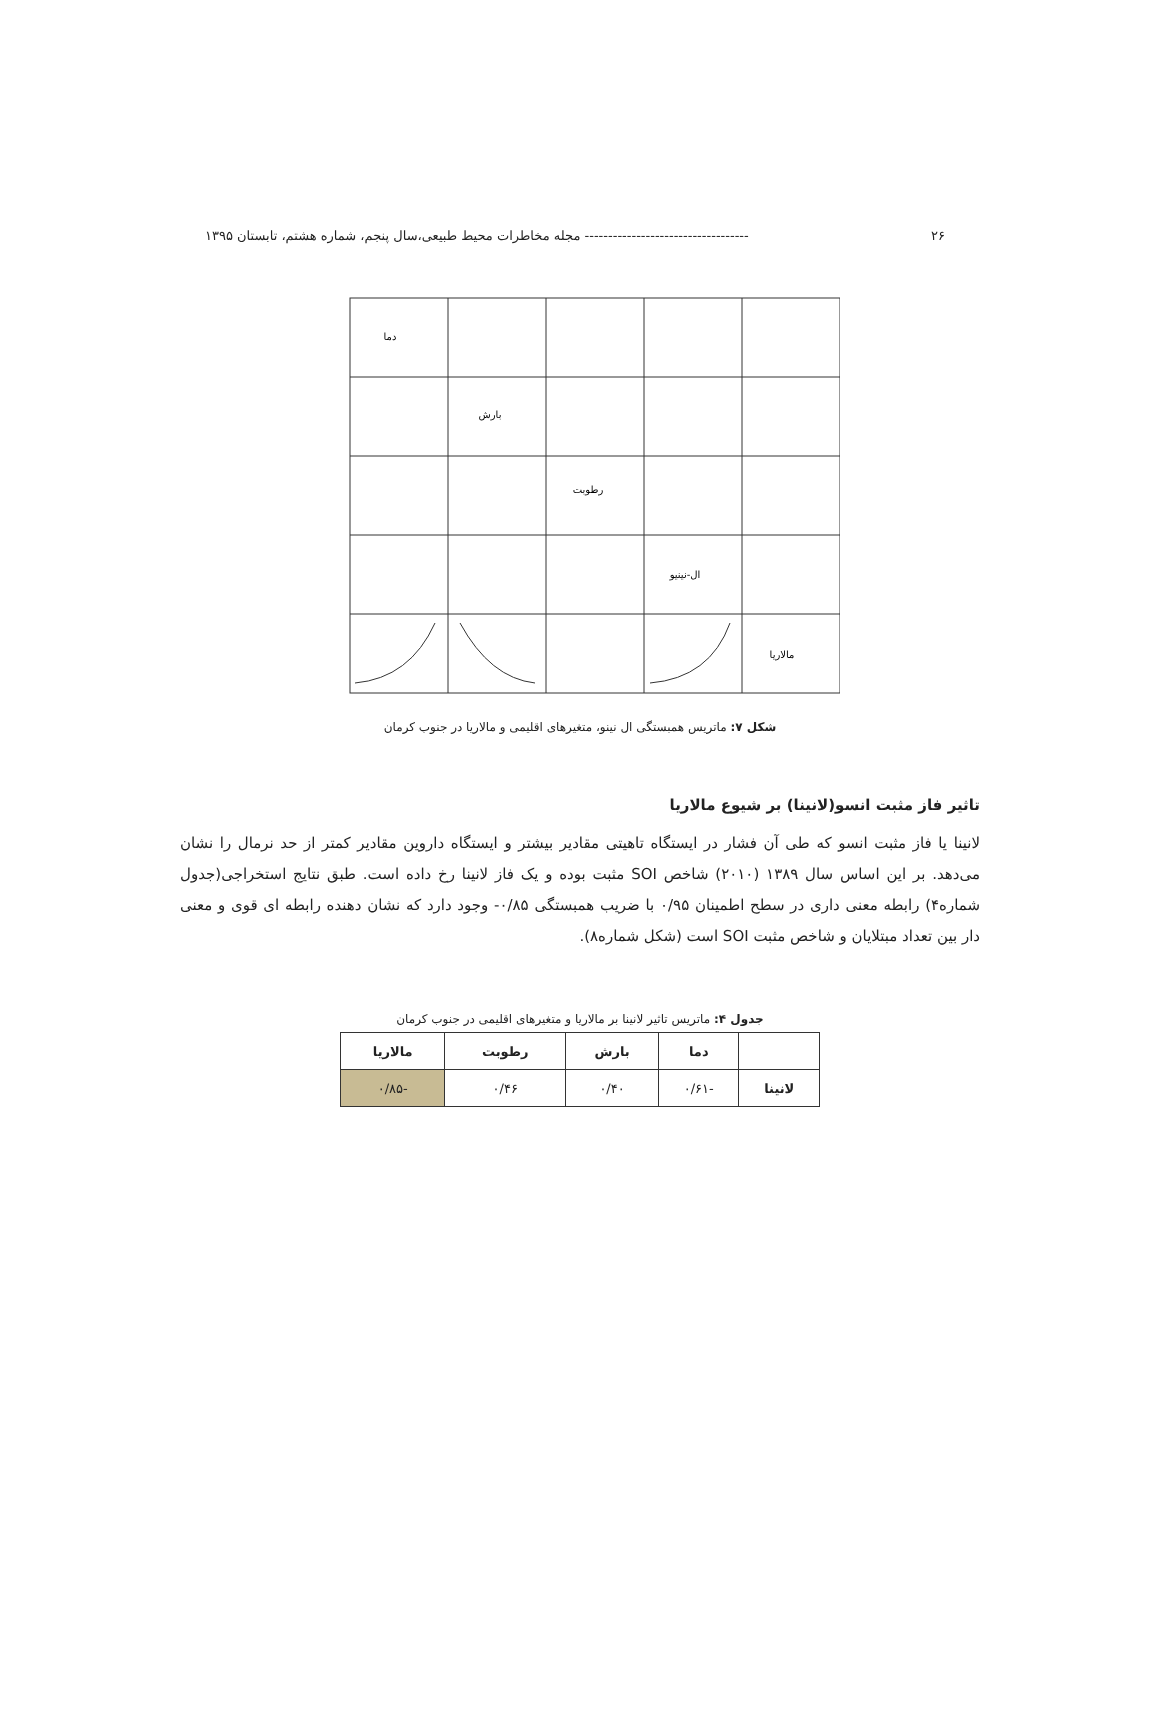۲۶ ----------------------------------- مجله مخاطرات محیط طبیعی،سال پنجم، شماره هشتم، تابستان ۱۳۹۵
دما
بارش
رطوبت
ال-نینیو
مالاریا
شکل ۷: ماتریس همبستگی ال نینو، متغیرهای اقلیمی و مالاریا در جنوب کرمان
تاثیر فاز مثبت انسو(لانینا) بر شیوع مالاریا
لانینا یا فاز مثبت انسو که طی آن فشار در ایستگاه تاهیتی مقادیر بیشتر و ایستگاه داروین مقادیر کمتر از حد نرمال را نشان می‌دهد. بر این اساس سال ۱۳۸۹ (۲۰۱۰) شاخص SOI مثبت بوده و یک فاز لانینا رخ داده است. طبق نتایج استخراجی(جدول شماره۴) رابطه معنی داری در سطح اطمینان ۰/۹۵ با ضریب همبستگی ۰/۸۵- وجود دارد که نشان دهنده رابطه ای قوی و معنی دار بین تعداد مبتلایان و شاخص مثبت SOI است (شکل شماره۸).
جدول ۴: ماتریس تاثیر لانینا بر مالاریا و متغیرهای اقلیمی در جنوب کرمان
| | دما | بارش | رطوبت | مالاریا |
| --- | --- | --- | --- | --- |
| لانینا | -۰/۶۱ | ۰/۴۰ | ۰/۴۶ | -۰/۸۵ |